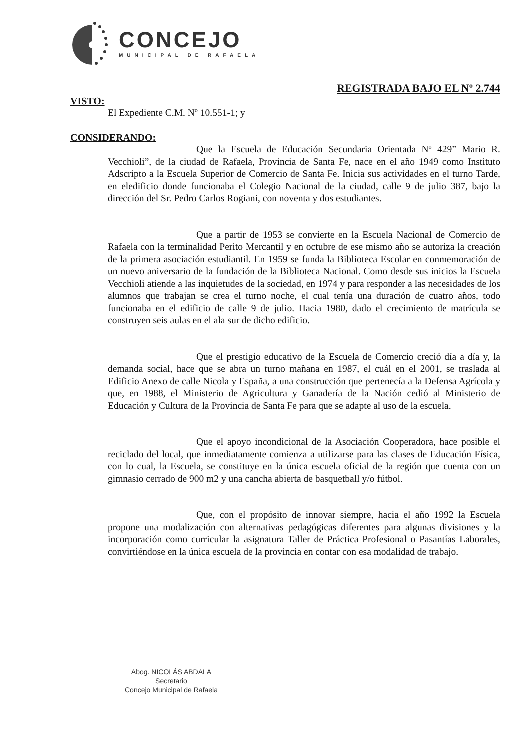CONCEJO
MUNICIPAL DE RAFAELA
REGISTRADA BAJO EL Nº 2.744
VISTO:
El Expediente C.M. Nº 10.551-1; y
CONSIDERANDO:
Que la Escuela de Educación Secundaria Orientada Nº 429” Mario R. Vecchioli”, de la ciudad de Rafaela, Provincia de Santa Fe, nace en el año 1949 como Instituto Adscripto a la Escuela Superior de Comercio de Santa Fe. Inicia sus actividades en el turno Tarde, en eledificio donde funcionaba el Colegio Nacional de la ciudad, calle 9 de julio 387, bajo la dirección del Sr. Pedro Carlos Rogiani, con noventa y dos estudiantes.
Que a partir de 1953 se convierte en la Escuela Nacional de Comercio de Rafaela con la terminalidad Perito Mercantil y en octubre de ese mismo año se autoriza la creación de la primera asociación estudiantil. En 1959 se funda la Biblioteca Escolar en conmemoración de un nuevo aniversario de la fundación de la Biblioteca Nacional. Como desde sus inicios la Escuela Vecchioli atiende a las inquietudes de la sociedad, en 1974 y para responder a las necesidades de los alumnos que trabajan se crea el turno noche, el cual tenía una duración de cuatro años, todo funcionaba en el edificio de calle 9 de julio. Hacia 1980, dado el crecimiento de matrícula se construyen seis aulas en el ala sur de dicho edificio.
Que el prestigio educativo de la Escuela de Comercio creció día a día y, la demanda social, hace que se abra un turno mañana en 1987, el cuál en el 2001, se traslada al Edificio Anexo de calle Nicola y España, a una construcción que pertenecía a la Defensa Agrícola y que, en 1988, el Ministerio de Agricultura y Ganadería de la Nación cedió al Ministerio de Educación y Cultura de la Provincia de Santa Fe para que se adapte al uso de la escuela.
Que el apoyo incondicional de la Asociación Cooperadora, hace posible el reciclado del local, que inmediatamente comienza a utilizarse para las clases de Educación Física, con lo cual, la Escuela, se constituye en la única escuela oficial de la región que cuenta con un gimnasio cerrado de 900 m2 y una cancha abierta de basquetball y/o fútbol.
Que, con el propósito de innovar siempre, hacia el año 1992 la Escuela propone una modalización con alternativas pedagógicas diferentes para algunas divisiones y la incorporación como curricular la asignatura Taller de Práctica Profesional o Pasantías Laborales, convirtiéndose en la única escuela de la provincia en contar con esa modalidad de trabajo.
Abog. NICOLÁS ABDALA
Secretario
Concejo Municipal de Rafaela